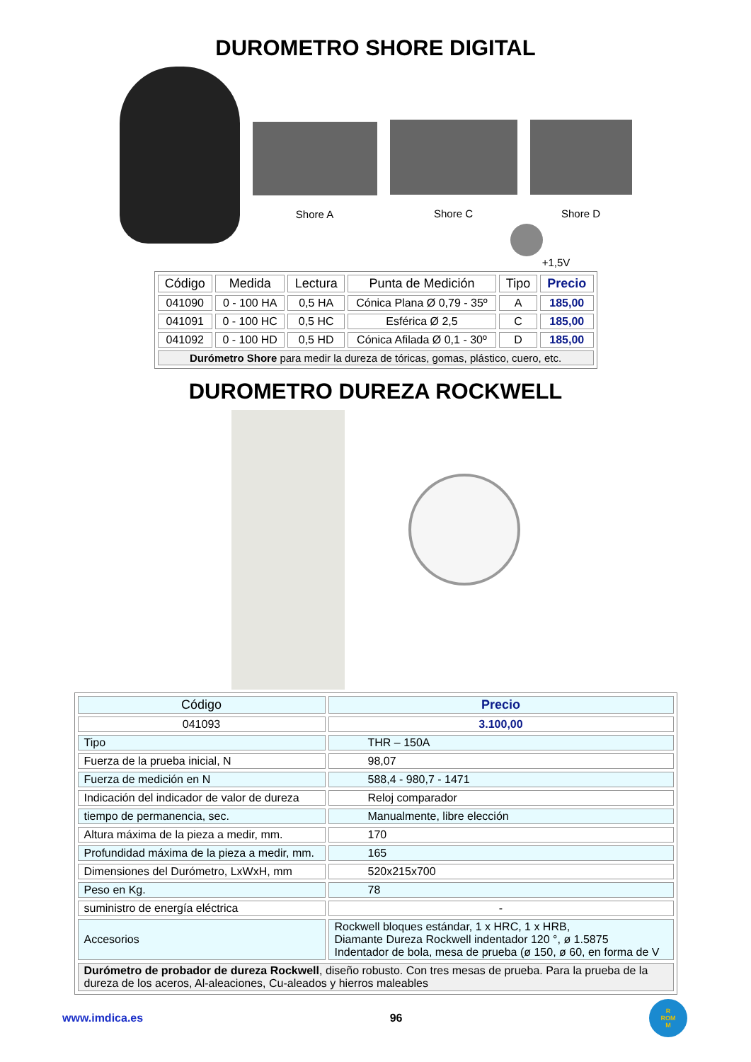DUROMETRO SHORE DIGITAL
Shore A Shore C Shore D
+1,5V
| Código | Medida | Lectura | Punta de Medición | Tipo | Precio |
| --- | --- | --- | --- | --- | --- |
| 041090 | 0 - 100 HA | 0,5 HA | Cónica Plana Ø 0,79 - 35º | A | 185,00 |
| 041091 | 0 - 100 HC | 0,5 HC | Esférica Ø 2,5 | C | 185,00 |
| 041092 | 0 - 100 HD | 0,5 HD | Cónica Afilada Ø 0,1 - 30º | D | 185,00 |
| Durómetro Shore para medir la dureza de tóricas, gomas, plástico, cuero, etc. | | | | | |
DUROMETRO DUREZA ROCKWELL
| Código | Precio |
| --- | --- |
| 041093 | 3.100,00 |
| Tipo | THR – 150A |
| Fuerza de la prueba inicial, N | 98,07 |
| Fuerza de medición en N | 588,4 - 980,7 - 1471 |
| Indicación del indicador de valor de dureza | Reloj comparador |
| tiempo de permanencia, sec. | Manualmente, libre elección |
| Altura máxima de la pieza a medir, mm. | 170 |
| Profundidad máxima de la pieza a medir, mm. | 165 |
| Dimensiones del Durómetro, LxWxH, mm | 520x215x700 |
| Peso en Kg. | 78 |
| suministro de energía eléctrica | - |
| Accesorios | Rockwell bloques estándar, 1 x HRC, 1 x HRB, Diamante Dureza Rockwell indentador 120 °, ø 1.5875 Indentador de bola, mesa de prueba (ø 150, ø 60, en forma de V |
| Durómetro de probador de dureza Rockwell , diseño robusto. Con tres mesas de prueba. Para la prueba de la dureza de los aceros, Al-aleaciones, Cu-aleados y hierros maleables | |
www.imdica.es 96 R
ROM
M